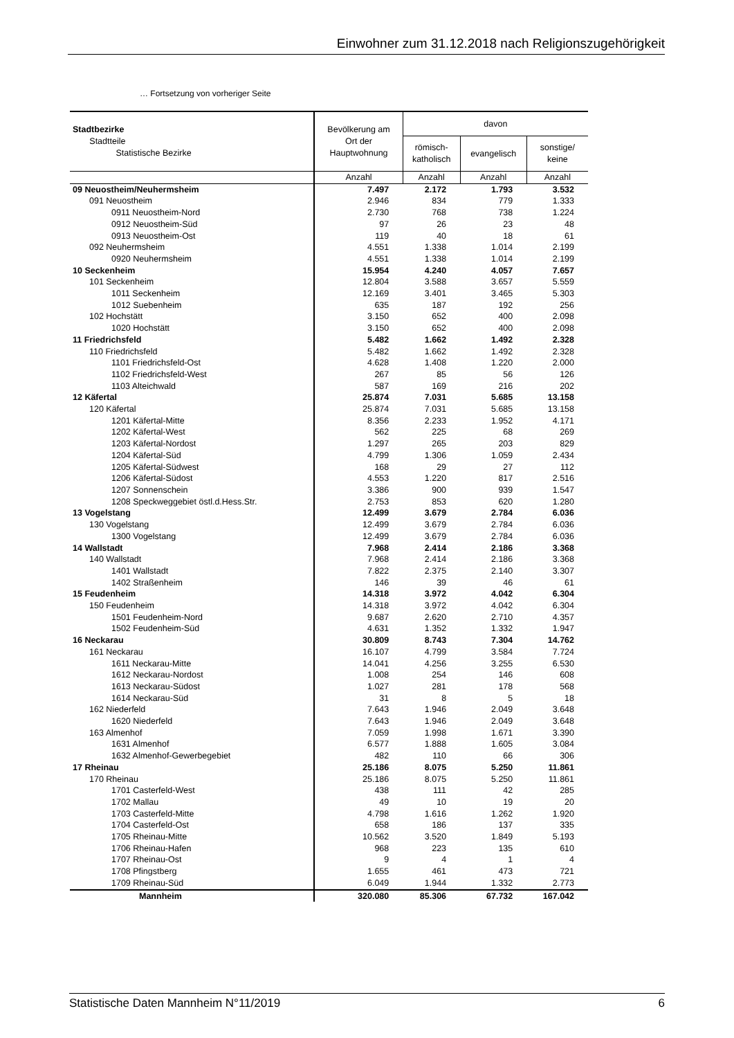Einwohner zum 31.12.2018 nach Religionszugehörigkeit
… Fortsetzung von vorheriger Seite
| Stadtbezirke Stadtteile Statistische Bezirke | Bevölkerung am Ort der Hauptwohnung | davon | | |
| --- | --- | --- | --- | --- |
| | | römisch- katholisch | evangelisch | sonstige/ keine |
| | Anzahl | Anzahl | Anzahl | Anzahl |
| 09 Neuostheim/Neuhermsheim | 7.497 | 2.172 | 1.793 | 3.532 |
| 091 Neuostheim | 2.946 | 834 | 779 | 1.333 |
| 0911 Neuostheim-Nord | 2.730 | 768 | 738 | 1.224 |
| 0912 Neuostheim-Süd | 97 | 26 | 23 | 48 |
| 0913 Neuostheim-Ost | 119 | 40 | 18 | 61 |
| 092 Neuhermsheim | 4.551 | 1.338 | 1.014 | 2.199 |
| 0920 Neuhermsheim | 4.551 | 1.338 | 1.014 | 2.199 |
| 10 Seckenheim | 15.954 | 4.240 | 4.057 | 7.657 |
| 101 Seckenheim | 12.804 | 3.588 | 3.657 | 5.559 |
| 1011 Seckenheim | 12.169 | 3.401 | 3.465 | 5.303 |
| 1012 Suebenheim | 635 | 187 | 192 | 256 |
| 102 Hochstätt | 3.150 | 652 | 400 | 2.098 |
| 1020 Hochstätt | 3.150 | 652 | 400 | 2.098 |
| 11 Friedrichsfeld | 5.482 | 1.662 | 1.492 | 2.328 |
| 110 Friedrichsfeld | 5.482 | 1.662 | 1.492 | 2.328 |
| 1101 Friedrichsfeld-Ost | 4.628 | 1.408 | 1.220 | 2.000 |
| 1102 Friedrichsfeld-West | 267 | 85 | 56 | 126 |
| 1103 Alteichwald | 587 | 169 | 216 | 202 |
| 12 Käfertal | 25.874 | 7.031 | 5.685 | 13.158 |
| 120 Käfertal | 25.874 | 7.031 | 5.685 | 13.158 |
| 1201 Käfertal-Mitte | 8.356 | 2.233 | 1.952 | 4.171 |
| 1202 Käfertal-West | 562 | 225 | 68 | 269 |
| 1203 Käfertal-Nordost | 1.297 | 265 | 203 | 829 |
| 1204 Käfertal-Süd | 4.799 | 1.306 | 1.059 | 2.434 |
| 1205 Käfertal-Südwest | 168 | 29 | 27 | 112 |
| 1206 Käfertal-Südost | 4.553 | 1.220 | 817 | 2.516 |
| 1207 Sonnenschein | 3.386 | 900 | 939 | 1.547 |
| 1208 Speckweggebiet östl.d.Hess.Str. | 2.753 | 853 | 620 | 1.280 |
| 13 Vogelstang | 12.499 | 3.679 | 2.784 | 6.036 |
| 130 Vogelstang | 12.499 | 3.679 | 2.784 | 6.036 |
| 1300 Vogelstang | 12.499 | 3.679 | 2.784 | 6.036 |
| 14 Wallstadt | 7.968 | 2.414 | 2.186 | 3.368 |
| 140 Wallstadt | 7.968 | 2.414 | 2.186 | 3.368 |
| 1401 Wallstadt | 7.822 | 2.375 | 2.140 | 3.307 |
| 1402 Straßenheim | 146 | 39 | 46 | 61 |
| 15 Feudenheim | 14.318 | 3.972 | 4.042 | 6.304 |
| 150 Feudenheim | 14.318 | 3.972 | 4.042 | 6.304 |
| 1501 Feudenheim-Nord | 9.687 | 2.620 | 2.710 | 4.357 |
| 1502 Feudenheim-Süd | 4.631 | 1.352 | 1.332 | 1.947 |
| 16 Neckarau | 30.809 | 8.743 | 7.304 | 14.762 |
| 161 Neckarau | 16.107 | 4.799 | 3.584 | 7.724 |
| 1611 Neckarau-Mitte | 14.041 | 4.256 | 3.255 | 6.530 |
| 1612 Neckarau-Nordost | 1.008 | 254 | 146 | 608 |
| 1613 Neckarau-Südost | 1.027 | 281 | 178 | 568 |
| 1614 Neckarau-Süd | 31 | 8 | 5 | 18 |
| 162 Niederfeld | 7.643 | 1.946 | 2.049 | 3.648 |
| 1620 Niederfeld | 7.643 | 1.946 | 2.049 | 3.648 |
| 163 Almenhof | 7.059 | 1.998 | 1.671 | 3.390 |
| 1631 Almenhof | 6.577 | 1.888 | 1.605 | 3.084 |
| 1632 Almenhof-Gewerbegebiet | 482 | 110 | 66 | 306 |
| 17 Rheinau | 25.186 | 8.075 | 5.250 | 11.861 |
| 170 Rheinau | 25.186 | 8.075 | 5.250 | 11.861 |
| 1701 Casterfeld-West | 438 | 111 | 42 | 285 |
| 1702 Mallau | 49 | 10 | 19 | 20 |
| 1703 Casterfeld-Mitte | 4.798 | 1.616 | 1.262 | 1.920 |
| 1704 Casterfeld-Ost | 658 | 186 | 137 | 335 |
| 1705 Rheinau-Mitte | 10.562 | 3.520 | 1.849 | 5.193 |
| 1706 Rheinau-Hafen | 968 | 223 | 135 | 610 |
| 1707 Rheinau-Ost | 9 | 4 | 1 | 4 |
| 1708 Pfingstberg | 1.655 | 461 | 473 | 721 |
| 1709 Rheinau-Süd | 6.049 | 1.944 | 1.332 | 2.773 |
| Mannheim | 320.080 | 85.306 | 67.732 | 167.042 |
Statistische Daten Mannheim N°11/2019 6